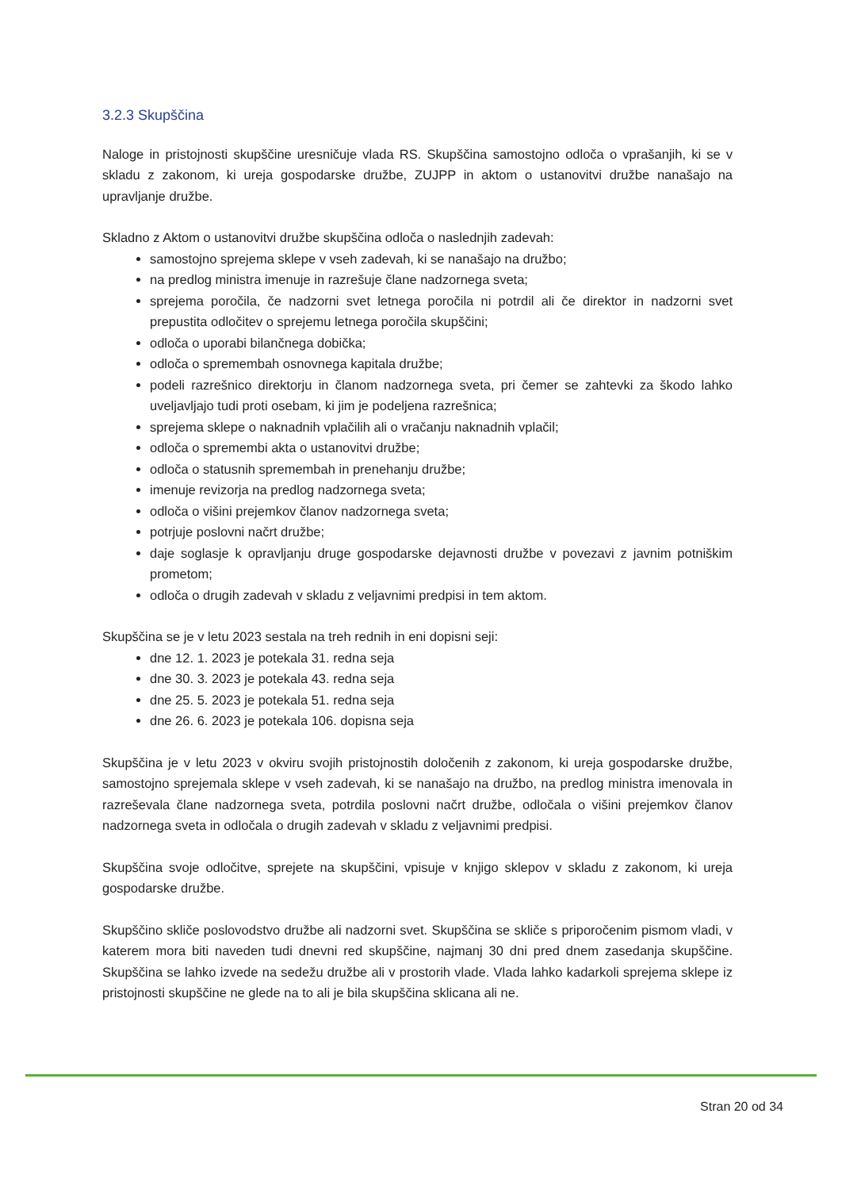3.2.3 Skupščina
Naloge in pristojnosti skupščine uresničuje vlada RS. Skupščina samostojno odloča o vprašanjih, ki se v skladu z zakonom, ki ureja gospodarske družbe, ZUJPP in aktom o ustanovitvi družbe nanašajo na upravljanje družbe.
Skladno z Aktom o ustanovitvi družbe skupščina odloča o naslednjih zadevah:
samostojno sprejema sklepe v vseh zadevah, ki se nanašajo na družbo;
na predlog ministra imenuje in razrešuje člane nadzornega sveta;
sprejema poročila, če nadzorni svet letnega poročila ni potrdil ali če direktor in nadzorni svet prepustita odločitev o sprejemu letnega poročila skupščini;
odloča o uporabi bilančnega dobička;
odloča o spremembah osnovnega kapitala družbe;
podeli razrešnico direktorju in članom nadzornega sveta, pri čemer se zahtevki za škodo lahko uveljavljajo tudi proti osebam, ki jim je podeljena razrešnica;
sprejema sklepe o naknadnih vplačilih ali o vračanju naknadnih vplačil;
odloča o spremembi akta o ustanovitvi družbe;
odloča o statusnih spremembah in prenehanju družbe;
imenuje revizorja na predlog nadzornega sveta;
odloča o višini prejemkov članov nadzornega sveta;
potrjuje poslovni načrt družbe;
daje soglasje k opravljanju druge gospodarske dejavnosti družbe v povezavi z javnim potniškim prometom;
odloča o drugih zadevah v skladu z veljavnimi predpisi in tem aktom.
Skupščina se je v letu 2023 sestala na treh rednih in eni dopisni seji:
dne 12. 1. 2023 je potekala 31. redna seja
dne 30. 3. 2023 je potekala 43. redna seja
dne 25. 5. 2023 je potekala 51. redna seja
dne 26. 6. 2023 je potekala 106. dopisna seja
Skupščina je v letu 2023 v okviru svojih pristojnostih določenih z zakonom, ki ureja gospodarske družbe, samostojno sprejemala sklepe v vseh zadevah, ki se nanašajo na družbo, na predlog ministra imenovala in razreševala člane nadzornega sveta, potrdila poslovni načrt družbe, odločala o višini prejemkov članov nadzornega sveta in odločala o drugih zadevah v skladu z veljavnimi predpisi.
Skupščina svoje odločitve, sprejete na skupščini, vpisuje v knjigo sklepov v skladu z zakonom, ki ureja gospodarske družbe.
Skupščino skliče poslovodstvo družbe ali nadzorni svet. Skupščina se skliče s priporočenim pismom vladi, v katerem mora biti naveden tudi dnevni red skupščine, najmanj 30 dni pred dnem zasedanja skupščine. Skupščina se lahko izvede na sedežu družbe ali v prostorih vlade. Vlada lahko kadarkoli sprejema sklepe iz pristojnosti skupščine ne glede na to ali je bila skupščina sklicana ali ne.
Stran 20 od 34